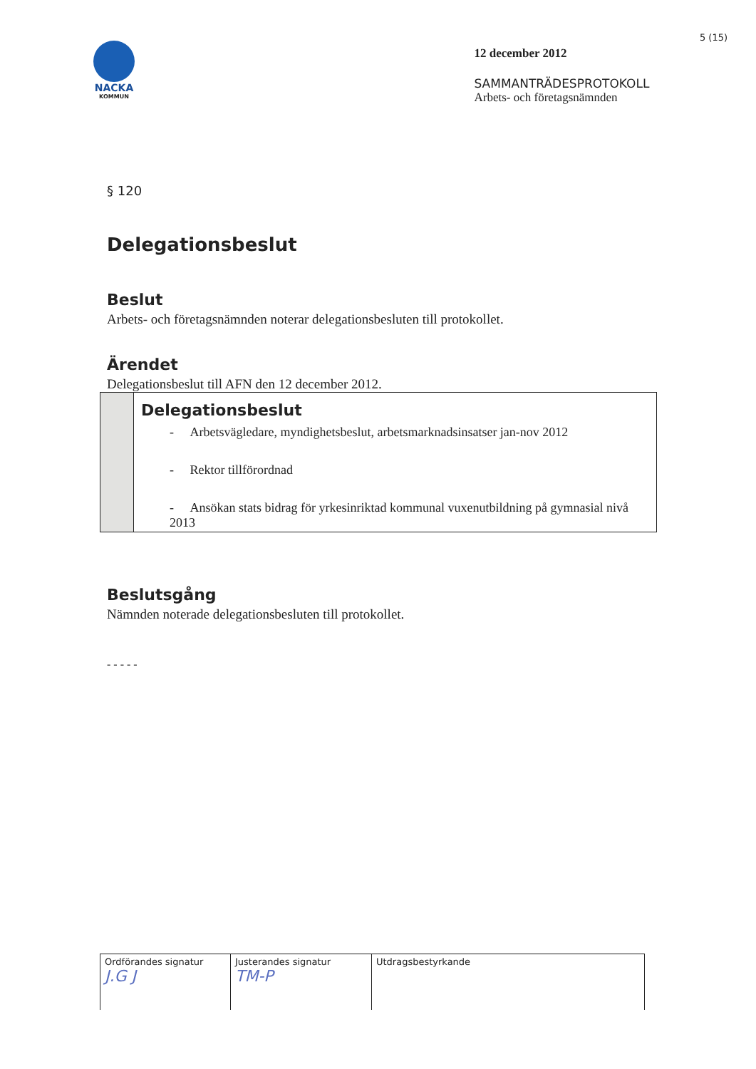NACKA
KOMMUN
12 december 2012
SAMMANTRÄDESPROTOKOLL
Arbets- och företagsnämnden
5 (15)
§ 120
Delegationsbeslut
Beslut
Arbets- och företagsnämnden noterar delegationsbesluten till protokollet.
Ärendet
Delegationsbeslut till AFN den 12 december 2012.
Delegationsbeslut
- Arbetsvägledare, myndighetsbeslut, arbetsmarknadsinsatser jan-nov 2012
- Rektor tillförordnad
- Ansökan stats bidrag för yrkesinriktad kommunal vuxenutbildning på gymnasial nivå 2013
Beslutsgång
Nämnden noterade delegationsbesluten till protokollet.
- - - - -
| Ordförandes signatur J.G J | Justerandes signatur TM-P | Utdragsbestyrkande |